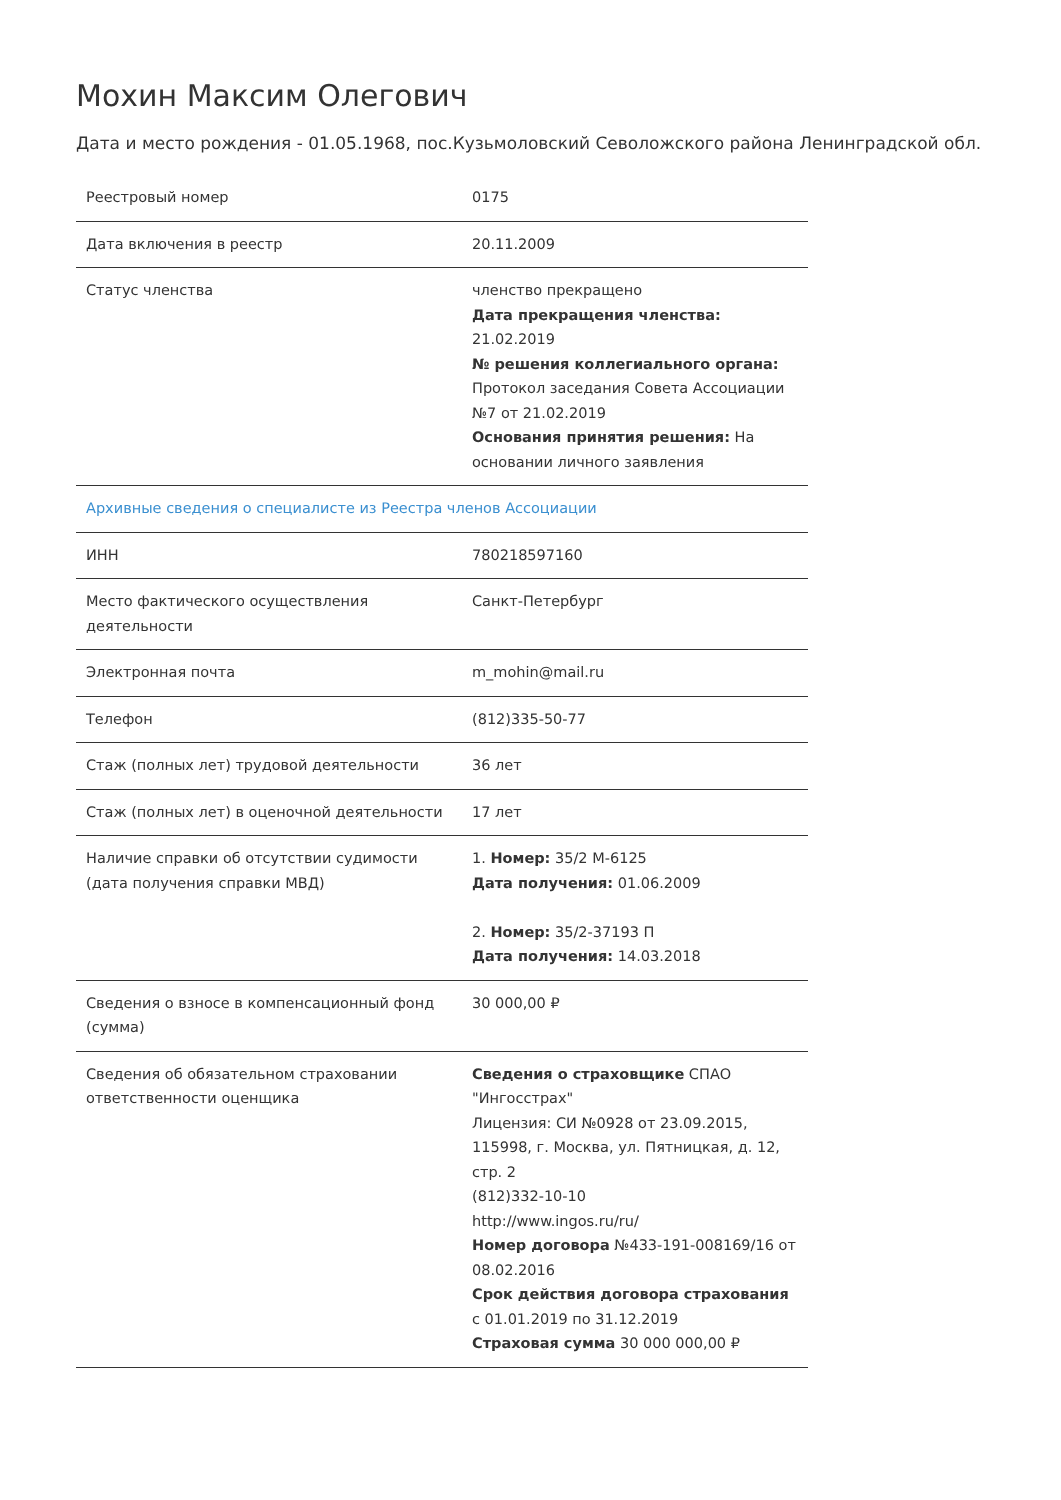Мохин Максим Олегович
Дата и место рождения - 01.05.1968, пос.Кузьмоловский Севоложского района Ленинградской обл.
| Реестровый номер | 0175 |
| Дата включения в реестр | 20.11.2009 |
| Статус членства | членство прекращено Дата прекращения членства: 21.02.2019 № решения коллегиального органа: Протокол заседания Совета Ассоциации №7 от 21.02.2019 Основания принятия решения: На основании личного заявления |
| Архивные сведения о специалисте из Реестра членов Ассоциации | |
| ИНН | 780218597160 |
| Место фактического осуществления деятельности | Санкт-Петербург |
| Электронная почта | m_mohin@mail.ru |
| Телефон | (812)335-50-77 |
| Стаж (полных лет) трудовой деятельности | 36 лет |
| Стаж (полных лет) в оценочной деятельности | 17 лет |
| Наличие справки об отсутствии судимости (дата получения справки МВД) | 1. Номер: 35/2 М-6125 Дата получения: 01.06.2009 2. Номер: 35/2-37193 П Дата получения: 14.03.2018 |
| Сведения о взносе в компенсационный фонд (сумма) | 30 000,00 ₽ |
| Сведения об обязательном страховании ответственности оценщика | Сведения о страховщике СПАО "Ингосстрах" Лицензия: СИ №0928 от 23.09.2015, 115998, г. Москва, ул. Пятницкая, д. 12, стр. 2 (812)332-10-10 http://www.ingos.ru/ru/ Номер договора №433-191-008169/16 от 08.02.2016 Срок действия договора страхования с 01.01.2019 по 31.12.2019 Страховая сумма 30 000 000,00 ₽ |